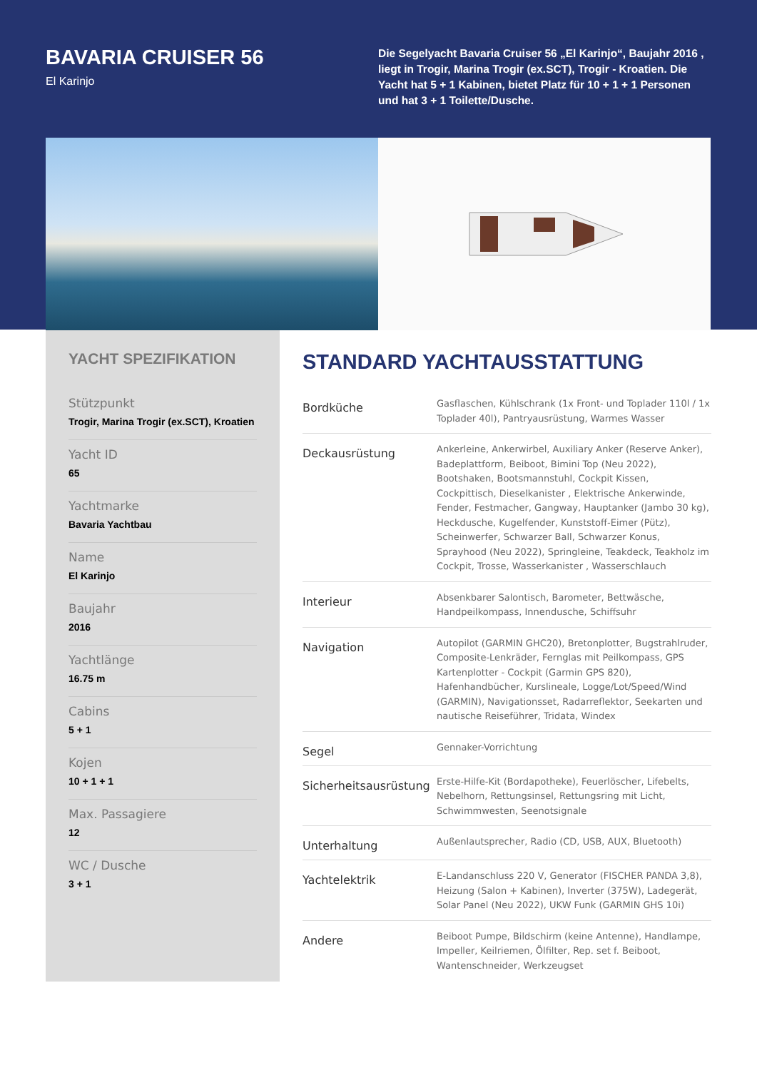BAVARIA CRUISER 56
El Karinjo
Die Segelyacht Bavaria Cruiser 56 „El Karinjo“, Baujahr 2016 , liegt in Trogir, Marina Trogir (ex.SCT), Trogir - Kroatien. Die Yacht hat 5 + 1 Kabinen, bietet Platz für 10 + 1 + 1 Personen und hat 3 + 1 Toilette/Dusche.
YACHT SPEZIFIKATION
Stützpunkt
Trogir, Marina Trogir (ex.SCT), Kroatien
Yacht ID
65
Yachtmarke
Bavaria Yachtbau
Name
El Karinjo
Baujahr
2016
Yachtlänge
16.75 m
Cabins
5 + 1
Kojen
10 + 1 + 1
Max. Passagiere
12
WC / Dusche
3 + 1
STANDARD YACHTAUSSTATTUNG
| Bordküche | Gasflaschen, Kühlschrank (1x Front- und Toplader 110l / 1x Toplader 40l), Pantryausrüstung, Warmes Wasser |
| Deckausrüstung | Ankerleine, Ankerwirbel, Auxiliary Anker (Reserve Anker), Badeplattform, Beiboot, Bimini Top (Neu 2022), Bootshaken, Bootsmannstuhl, Cockpit Kissen, Cockpittisch, Dieselkanister , Elektrische Ankerwinde, Fender, Festmacher, Gangway, Hauptanker (Jambo 30 kg), Heckdusche, Kugelfender, Kunststoff-Eimer (Pütz), Scheinwerfer, Schwarzer Ball, Schwarzer Konus, Sprayhood (Neu 2022), Springleine, Teakdeck, Teakholz im Cockpit, Trosse, Wasserkanister , Wasserschlauch |
| Interieur | Absenkbarer Salontisch, Barometer, Bettwäsche, Handpeilkompass, Innendusche, Schiffsuhr |
| Navigation | Autopilot (GARMIN GHC20), Bretonplotter, Bugstrahlruder, Composite-Lenkräder, Fernglas mit Peilkompass, GPS Kartenplotter - Cockpit (Garmin GPS 820), Hafenhandbücher, Kurslineale, Logge/Lot/Speed/Wind (GARMIN), Navigationsset, Radarreflektor, Seekarten und nautische Reiseführer, Tridata, Windex |
| Segel | Gennaker-Vorrichtung |
| Sicherheitsausrüstung | Erste-Hilfe-Kit (Bordapotheke), Feuerlöscher, Lifebelts, Nebelhorn, Rettungsinsel, Rettungsring mit Licht, Schwimmwesten, Seenotsignale |
| Unterhaltung | Außenlautsprecher, Radio (CD, USB, AUX, Bluetooth) |
| Yachtelektrik | E-Landanschluss 220 V, Generator (FISCHER PANDA 3,8), Heizung (Salon + Kabinen), Inverter (375W), Ladegerät, Solar Panel (Neu 2022), UKW Funk (GARMIN GHS 10i) |
| Andere | Beiboot Pumpe, Bildschirm (keine Antenne), Handlampe, Impeller, Keilriemen, Ölfilter, Rep. set f. Beiboot, Wantenschneider, Werkzeugset |